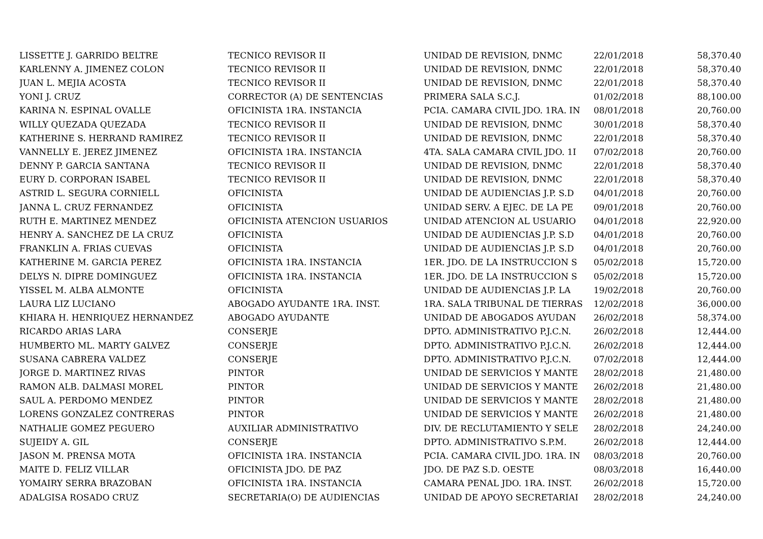| LISSETTE J. GARRIDO BELTRE | TECNICO REVISOR II | UNIDAD DE REVISION, DNMC | 22/01/2018 | 58,370.40 |
| KARLENNY A. JIMENEZ COLON | TECNICO REVISOR II | UNIDAD DE REVISION, DNMC | 22/01/2018 | 58,370.40 |
| JUAN L. MEJIA ACOSTA | TECNICO REVISOR II | UNIDAD DE REVISION, DNMC | 22/01/2018 | 58,370.40 |
| YONI J. CRUZ | CORRECTOR (A) DE SENTENCIAS | PRIMERA SALA S.C.J. | 01/02/2018 | 88,100.00 |
| KARINA N. ESPINAL OVALLE | OFICINISTA 1RA. INSTANCIA | PCIA. CAMARA CIVIL JDO. 1RA. IN | 08/01/2018 | 20,760.00 |
| WILLY QUEZADA QUEZADA | TECNICO REVISOR II | UNIDAD DE REVISION, DNMC | 30/01/2018 | 58,370.40 |
| KATHERINE S. HERRAND RAMIREZ | TECNICO REVISOR II | UNIDAD DE REVISION, DNMC | 22/01/2018 | 58,370.40 |
| VANNELLY E. JEREZ JIMENEZ | OFICINISTA 1RA. INSTANCIA | 4TA. SALA CAMARA CIVIL JDO. 1I | 07/02/2018 | 20,760.00 |
| DENNY P. GARCIA SANTANA | TECNICO REVISOR II | UNIDAD DE REVISION, DNMC | 22/01/2018 | 58,370.40 |
| EURY D. CORPORAN ISABEL | TECNICO REVISOR II | UNIDAD DE REVISION, DNMC | 22/01/2018 | 58,370.40 |
| ASTRID L. SEGURA CORNIELL | OFICINISTA | UNIDAD DE AUDIENCIAS J.P. S.D | 04/01/2018 | 20,760.00 |
| JANNA L. CRUZ FERNANDEZ | OFICINISTA | UNIDAD SERV. A EJEC. DE LA PE | 09/01/2018 | 20,760.00 |
| RUTH E. MARTINEZ MENDEZ | OFICINISTA ATENCION USUARIOS | UNIDAD ATENCION AL USUARIO | 04/01/2018 | 22,920.00 |
| HENRY A. SANCHEZ DE LA CRUZ | OFICINISTA | UNIDAD DE AUDIENCIAS J.P. S.D | 04/01/2018 | 20,760.00 |
| FRANKLIN A. FRIAS CUEVAS | OFICINISTA | UNIDAD DE AUDIENCIAS J.P. S.D | 04/01/2018 | 20,760.00 |
| KATHERINE M. GARCIA PEREZ | OFICINISTA 1RA. INSTANCIA | 1ER. JDO. DE LA INSTRUCCION S | 05/02/2018 | 15,720.00 |
| DELYS N. DIPRE DOMINGUEZ | OFICINISTA 1RA. INSTANCIA | 1ER. JDO. DE LA INSTRUCCION S | 05/02/2018 | 15,720.00 |
| YISSEL M. ALBA ALMONTE | OFICINISTA | UNIDAD DE AUDIENCIAS J.P. LA | 19/02/2018 | 20,760.00 |
| LAURA LIZ LUCIANO | ABOGADO AYUDANTE 1RA. INST. | 1RA. SALA TRIBUNAL DE TIERRAS | 12/02/2018 | 36,000.00 |
| KHIARA H. HENRIQUEZ HERNANDEZ | ABOGADO AYUDANTE | UNIDAD DE ABOGADOS AYUDAN | 26/02/2018 | 58,374.00 |
| RICARDO ARIAS LARA | CONSERJE | DPTO. ADMINISTRATIVO P.J.C.N. | 26/02/2018 | 12,444.00 |
| HUMBERTO ML. MARTY GALVEZ | CONSERJE | DPTO. ADMINISTRATIVO P.J.C.N. | 26/02/2018 | 12,444.00 |
| SUSANA CABRERA VALDEZ | CONSERJE | DPTO. ADMINISTRATIVO P.J.C.N. | 07/02/2018 | 12,444.00 |
| JORGE D. MARTINEZ RIVAS | PINTOR | UNIDAD DE SERVICIOS Y MANTE | 28/02/2018 | 21,480.00 |
| RAMON ALB. DALMASI MOREL | PINTOR | UNIDAD DE SERVICIOS Y MANTE | 26/02/2018 | 21,480.00 |
| SAUL A. PERDOMO MENDEZ | PINTOR | UNIDAD DE SERVICIOS Y MANTE | 28/02/2018 | 21,480.00 |
| LORENS GONZALEZ CONTRERAS | PINTOR | UNIDAD DE SERVICIOS Y MANTE | 26/02/2018 | 21,480.00 |
| NATHALIE GOMEZ PEGUERO | AUXILIAR ADMINISTRATIVO | DIV. DE RECLUTAMIENTO Y SELE | 28/02/2018 | 24,240.00 |
| SUJEIDY A. GIL | CONSERJE | DPTO. ADMINISTRATIVO S.P.M. | 26/02/2018 | 12,444.00 |
| JASON M. PRENSA MOTA | OFICINISTA 1RA. INSTANCIA | PCIA. CAMARA CIVIL JDO. 1RA. IN | 08/03/2018 | 20,760.00 |
| MAITE D. FELIZ VILLAR | OFICINISTA JDO. DE PAZ | JDO. DE PAZ S.D. OESTE | 08/03/2018 | 16,440.00 |
| YOMAIRY SERRA BRAZOBAN | OFICINISTA 1RA. INSTANCIA | CAMARA PENAL JDO. 1RA. INST. | 26/02/2018 | 15,720.00 |
| ADALGISA ROSADO CRUZ | SECRETARIA(O) DE AUDIENCIAS | UNIDAD DE APOYO SECRETARIAI | 28/02/2018 | 24,240.00 |